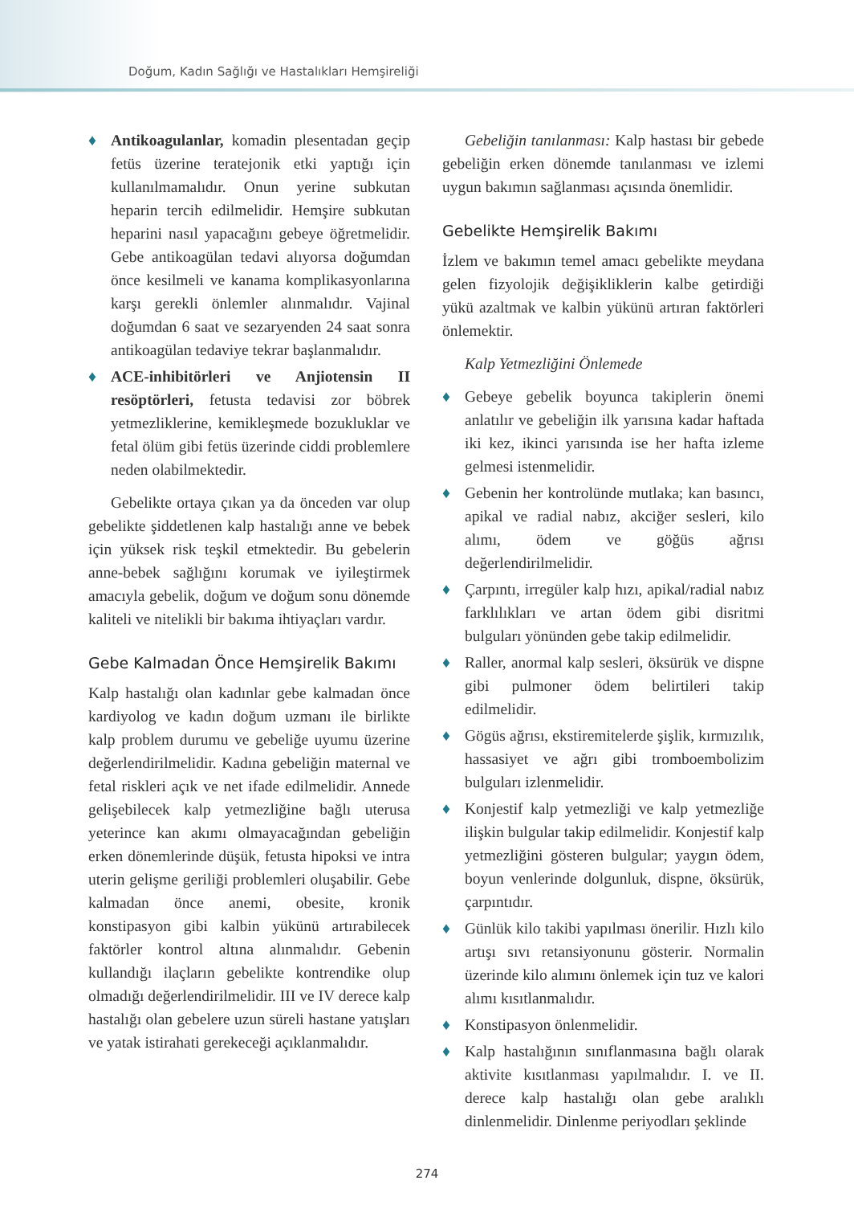Doğum, Kadın Sağlığı ve Hastalıkları Hemşireliği
♦ Antikoagulanlar, komadin plesentadan geçip fetüs üzerine teratejonik etki yaptığı için kullanılmamalıdır. Onun yerine subkutan heparin tercih edilmelidir. Hemşire subkutan heparini nasıl yapacağını gebeye öğretmelidir. Gebe antikoagülan tedavi alıyorsa doğumdan önce kesilmeli ve kanama komplikasyonlarına karşı gerekli önlemler alınmalıdır. Vajinal doğumdan 6 saat ve sezaryenden 24 saat sonra antikoagülan tedaviye tekrar başlanmalıdır.
♦ ACE-inhibitörleri ve Anjiotensin II resöptörleri, fetusta tedavisi zor böbrek yetmezliklerine, kemikleşmede bozukluklar ve fetal ölüm gibi fetüs üzerinde ciddi problemlere neden olabilmektedir.
Gebelikte ortaya çıkan ya da önceden var olup gebelikte şiddetlenen kalp hastalığı anne ve bebek için yüksek risk teşkil etmektedir. Bu gebelerin anne-bebek sağlığını korumak ve iyileştirmek amacıyla gebelik, doğum ve doğum sonu dönemde kaliteli ve nitelikli bir bakıma ihtiyaçları vardır.
Gebe Kalmadan Önce Hemşirelik Bakımı
Kalp hastalığı olan kadınlar gebe kalmadan önce kardiyolog ve kadın doğum uzmanı ile birlikte kalp problem durumu ve gebeliğe uyumu üzerine değerlendirilmelidir. Kadına gebeliğin maternal ve fetal riskleri açık ve net ifade edilmelidir. Annede gelişebilecek kalp yetmezliğine bağlı uterusa yeterince kan akımı olmayacağından gebeliğin erken dönemlerinde düşük, fetusta hipoksi ve intra uterin gelişme geriliği problemleri oluşabilir. Gebe kalmadan önce anemi, obesite, kronik konstipasyon gibi kalbin yükünü artırabilecek faktörler kontrol altına alınmalıdır. Gebenin kullandığı ilaçların gebelikte kontrendike olup olmadığı değerlendirilmelidir. III ve IV derece kalp hastalığı olan gebelere uzun süreli hastane yatışları ve yatak istirahati gerekeceği açıklanmalıdır.
Gebeliğin tanılanması: Kalp hastası bir gebede gebeliğin erken dönemde tanılanması ve izlemi uygun bakımın sağlanması açısında önemlidir.
Gebelikte Hemşirelik Bakımı
İzlem ve bakımın temel amacı gebelikte meydana gelen fizyolojik değişikliklerin kalbe getirdiği yükü azaltmak ve kalbin yükünü artıran faktörleri önlemektir.
Kalp Yetmezliğini Önlemede
♦ Gebeye gebelik boyunca takiplerin önemi anlatılır ve gebeliğin ilk yarısına kadar haftada iki kez, ikinci yarısında ise her hafta izleme gelmesi istenmelidir.
♦ Gebenin her kontrolünde mutlaka; kan basıncı, apikal ve radial nabız, akciğer sesleri, kilo alımı, ödem ve göğüs ağrısı değerlendirilmelidir.
♦ Çarpıntı, irregüler kalp hızı, apikal/radial nabız farklılıkları ve artan ödem gibi disritmi bulguları yönünden gebe takip edilmelidir.
♦ Raller, anormal kalp sesleri, öksürük ve dispne gibi pulmoner ödem belirtileri takip edilmelidir.
♦ Gögüs ağrısı, ekstiremitelerde şişlik, kırmızılık, hassasiyet ve ağrı gibi tromboembolizim bulguları izlenmelidir.
♦ Konjestif kalp yetmezliği ve kalp yetmezliğe ilişkin bulgular takip edilmelidir. Konjestif kalp yetmezliğini gösteren bulgular; yaygın ödem, boyun venlerinde dolgunluk, dispne, öksürük, çarpıntıdır.
♦ Günlük kilo takibi yapılması önerilir. Hızlı kilo artışı sıvı retansiyonunu gösterir. Normalin üzerinde kilo alımını önlemek için tuz ve kalori alımı kısıtlanmalıdır.
♦ Konstipasyon önlenmelidir.
♦ Kalp hastalığının sınıflanmasına bağlı olarak aktivite kısıtlanması yapılmalıdır. I. ve II. derece kalp hastalığı olan gebe aralıklı dinlenmelidir. Dinlenme periyodları şeklinde
274